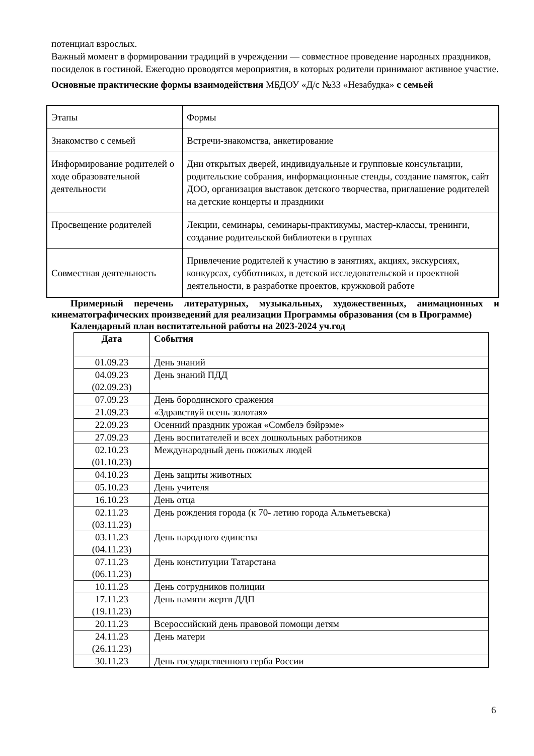потенциал взрослых.
Важный момент в формировании традиций в учреждении — совместное проведение народных праздников, посиделок в гостиной. Ежегодно проводятся мероприятия, в которых родители принимают активное участие.
Основные практические формы взаимодействия МБДОУ «Д/с №33 «Незабудка» с семьей
| Этапы | Формы |
| Знакомство с семьей | Встречи-знакомства, анкетирование |
| Информирование родителей о ходе образовательной деятельности | Дни открытых дверей, индивидуальные и групповые консультации, родительские собрания, информационные стенды, создание памяток, сайт ДОО, организация выставок детского творчества, приглашение родителей на детские концерты и праздники |
| Просвещение родителей | Лекции, семинары, семинары-практикумы, мастер-классы, тренинги, создание родительской библиотеки в группах |
| Совместная деятельность | Привлечение родителей к участию в занятиях, акциях, экскурсиях, конкурсах, субботниках, в детской исследовательской и проектной деятельности, в разработке проектов, кружковой работе |
Примерный перечень литературных, музыкальных, художественных, анимационных и кинематографических произведений для реализации Программы образования (см в Программе)
Календарный план воспитательной работы на 2023-2024 уч.год
| Дата | События |
| --- | --- |
| 01.09.23 | День знаний |
| 04.09.23 (02.09.23) | День знаний ПДД |
| 07.09.23 | День бородинского сражения |
| 21.09.23 | «Здравствуй осень золотая» |
| 22.09.23 | Осенний праздник урожая «Сомбелэ бэйрэме» |
| 27.09.23 | День воспитателей и всех дошкольных работников |
| 02.10.23 (01.10.23) | Международный день пожилых людей |
| 04.10.23 | День защиты животных |
| 05.10.23 | День учителя |
| 16.10.23 | День отца |
| 02.11.23 (03.11.23) | День рождения города (к 70- летию города Альметьевска) |
| 03.11.23 (04.11.23) | День народного единства |
| 07.11.23 (06.11.23) | День конституции Татарстана |
| 10.11.23 | День сотрудников полиции |
| 17.11.23 (19.11.23) | День памяти жертв ДДП |
| 20.11.23 | Всероссийский день правовой помощи детям |
| 24.11.23 (26.11.23) | День матери |
| 30.11.23 | День государственного герба России |
6